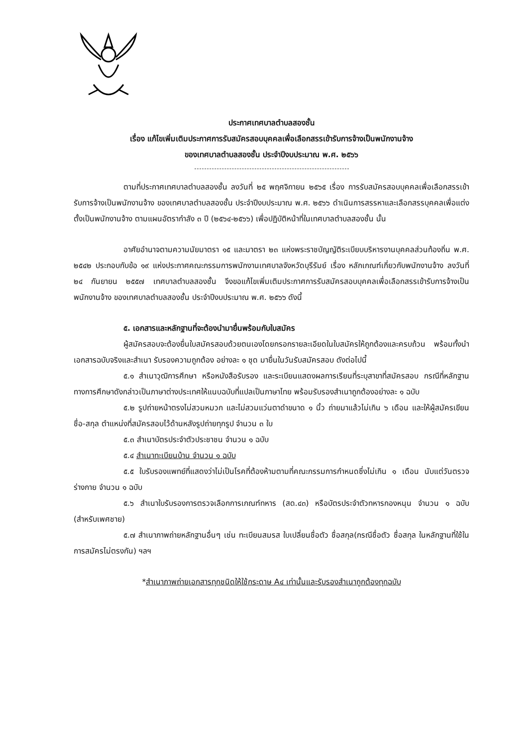ประกาศเทศบาลตำบลสองชั้น
เรื่อง แก้ไขเพิ่มเติมประกาศการรับสมัครสอบบุคคลเพื่อเลือกสรรเข้ารับการจ้างเป็นพนักงานจ้าง
ของเทศบาลตำบลสองชั้น ประจำปีงบประมาณ พ.ศ. ๒๕๖๖
ตามที่ประกาศเทศบาลตำบลสองชั้น ลงวันที่ ๒๕ พฤศจิกายน ๒๕๖๕ เรื่อง การรับสมัครสอบบุคคลเพื่อเลือกสรรเข้ารับการจ้างเป็นพนักงานจ้าง ของเทศบาลตำบลสองชั้น ประจำปีงบประมาณ พ.ศ. ๒๕๖๖ ดำเนินการสรรหาและเลือกสรรบุคคลเพื่อแต่งตั้งเป็นพนักงานจ้าง ตามแผนอัตรากำลัง ๓ ปี (๒๕๖๔-๒๕๖๖) เพื่อปฏิบัติหน้าที่ในเทศบาลตำบลสองชั้น นั้น
อาศัยอำนาจตามความนัยมาตรา ๑๕ และมาตรา ๒๓ แห่งพระราชบัญญัติระเบียบบริหารงานบุคคลส่วนท้องถิ่น พ.ศ. ๒๕๔๒ ประกอบกับข้อ ๑๙ แห่งประกาศคณะกรรมการพนักงานเทศบาลจังหวัดบุรีรัมย์ เรื่อง หลักเกณฑ์เกี่ยวกับพนักงานจ้าง ลงวันที่ ๒๔ กันยายน ๒๕๕๗ เทศบาลตำบลสองชั้น จึงขอแก้ไขเพิ่มเติมประกาศการรับสมัครสอบบุคคลเพื่อเลือกสรรเข้ารับการจ้างเป็นพนักงานจ้าง ของเทศบาลตำบลสองชั้น ประจำปีงบประมาณ พ.ศ. ๒๕๖๖ ดังนี้
๕. เอกสารและหลักฐานที่จะต้องนำมายื่นพร้อมกับใบสมัคร
ผู้สมัครสอบจะต้องยื่นใบสมัครสอบด้วยตนเองโดยกรอกรายละเอียดในใบสมัครให้ถูกต้องและครบถ้วน พร้อมทั้งนำเอกสารฉบับจริงและสำเนา รับรองความถูกต้อง อย่างละ ๑ ชุด มายื่นในวันรับสมัครสอบ ดังต่อไปนี้
๕.๑ สำเนาวุฒิการศึกษา หรือหนังสือรับรอง และระเบียนแสดงผลการเรียนที่ระบุสาขาที่สมัครสอบ กรณีที่หลักฐานทางการศึกษาดังกล่าวเป็นภาษาต่างประเทศให้แนบฉบับที่แปลเป็นภาษาไทย พร้อมรับรองสำเนาถูกต้องอย่างละ ๑ ฉบับ
๕.๒ รูปถ่ายหน้าตรงไม่สวมหมวก และไม่สวมแว่นตาดำขนาด ๑ นิ้ว ถ่ายมาแล้วไม่เกิน ๖ เดือน และให้ผู้สมัครเขียนชื่อ-สกุล ตำแหน่งที่สมัครสอบไว้ด้านหลังรูปถ่ายทุกรูป จำนวน ๓ ใบ
๕.๓ สำเนาบัตรประจำตัวประชาชน จำนวน ๑ ฉบับ
๕.๔ สำเนาทะเบียนบ้าน จำนวน ๑ ฉบับ
๕.๕ ใบรับรองแพทย์ที่แสดงว่าไม่เป็นโรคที่ต้องห้ามตามที่คณะกรรมการกำหนดซึ่งไม่เกิน ๑ เดือน นับแต่วันตรวจร่างกาย จำนวน ๑ ฉบับ
๕.๖ สำเนาใบรับรองการตรวจเลือกการเกณฑ์ทหาร (สด.๔๓) หรือบัตรประจำตัวทหารกองหนุน จำนวน ๑ ฉบับ (สำหรับเพศชาย)
๕.๗ สำเนาภาพถ่ายหลักฐานอื่นๆ เช่น ทะเบียนสมรส ใบเปลี่ยนชื่อตัว ชื่อสกุล(กรณีชื่อตัว ชื่อสกุล ในหลักฐานที่ใช้ในการสมัครไม่ตรงกัน) ฯลฯ
*สำเนาภาพถ่ายเอกสารทุกชนิดให้ใช้กระดาษ A๔ เท่านั้นและรับรองสำเนาถูกต้องทุกฉบับ